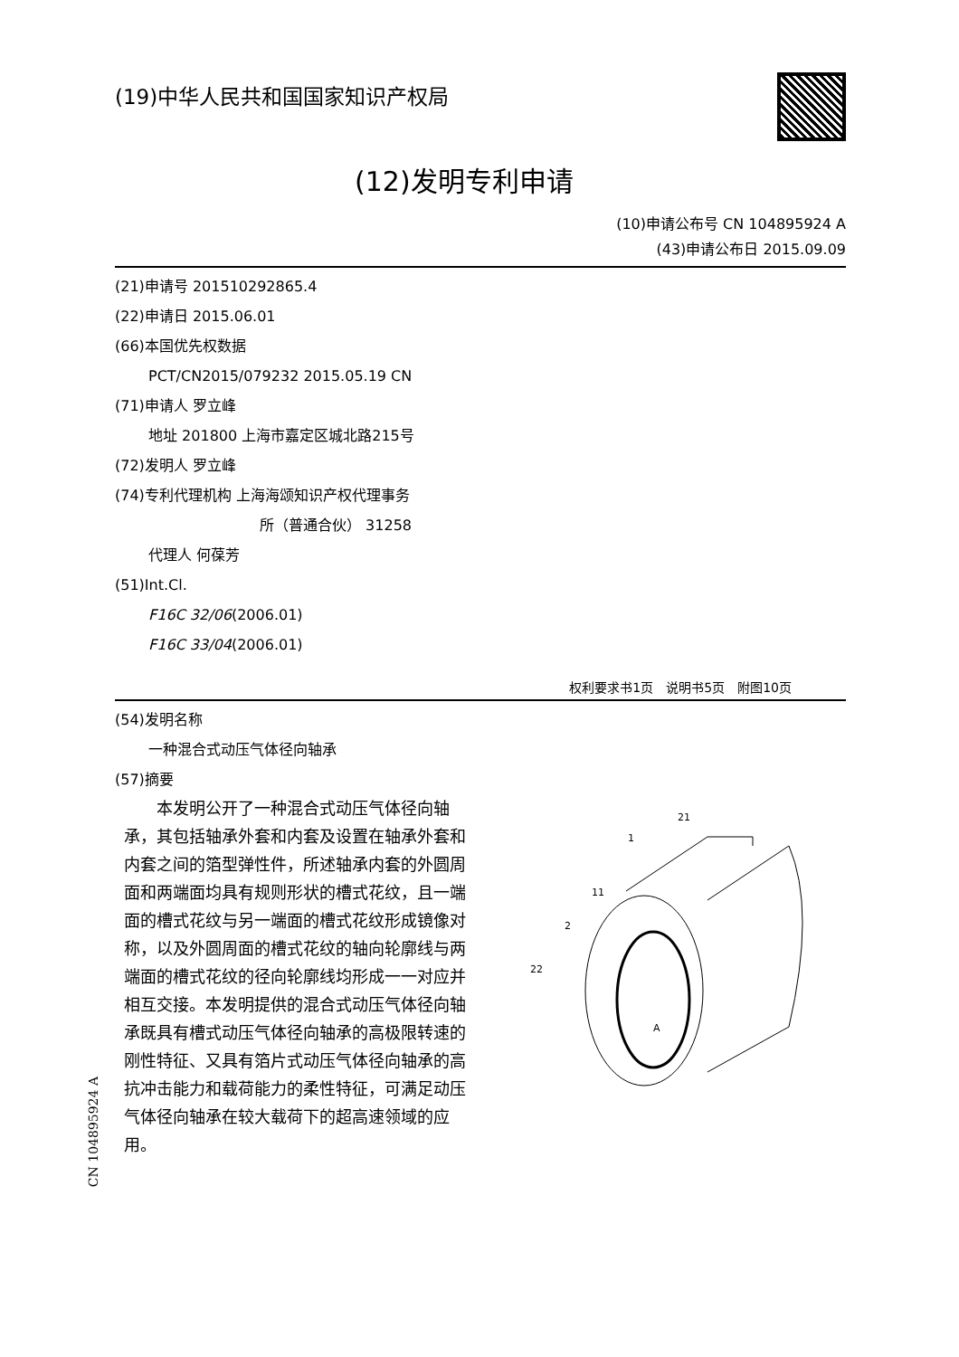(19)中华人民共和国国家知识产权局
(12)发明专利申请
(10)申请公布号 CN 104895924 A
(43)申请公布日 2015.09.09
(21)申请号 201510292865.4
(22)申请日 2015.06.01
(66)本国优先权数据
PCT/CN2015/079232 2015.05.19 CN
(71)申请人 罗立峰
地址 201800 上海市嘉定区城北路215号
(72)发明人 罗立峰
(74)专利代理机构 上海海颂知识产权代理事务
所（普通合伙） 31258
代理人 何葆芳
(51)Int.Cl.
F16C 32/06(2006.01)
F16C 33/04(2006.01)
权利要求书1页　说明书5页　附图10页
(54)发明名称
一种混合式动压气体径向轴承
(57)摘要
　　本发明公开了一种混合式动压气体径向轴承，其包括轴承外套和内套及设置在轴承外套和内套之间的箔型弹性件，所述轴承内套的外圆周面和两端面均具有规则形状的槽式花纹，且一端面的槽式花纹与另一端面的槽式花纹形成镜像对称，以及外圆周面的槽式花纹的轴向轮廓线与两端面的槽式花纹的径向轮廓线均形成一一对应并相互交接。本发明提供的混合式动压气体径向轴承既具有槽式动压气体径向轴承的高极限转速的刚性特征、又具有箔片式动压气体径向轴承的高抗冲击能力和载荷能力的柔性特征，可满足动压气体径向轴承在较大载荷下的超高速领域的应用。
21
1
11
2
22
A
CN 104895924 A